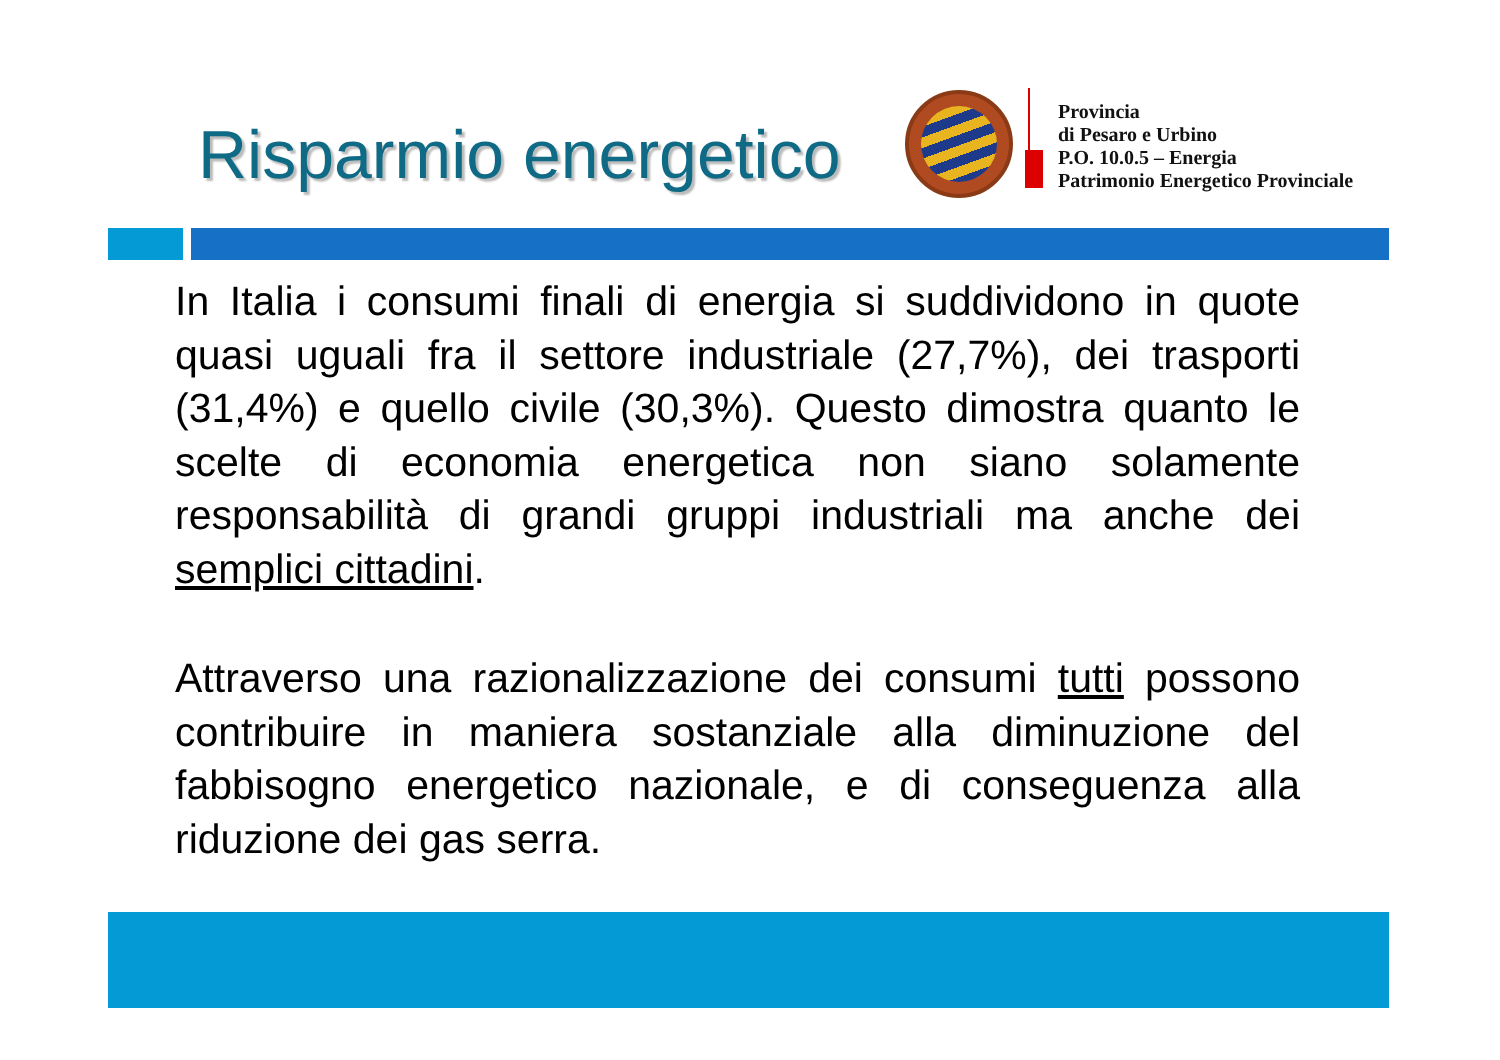Risparmio energetico
Provincia
di Pesaro e Urbino
P.O. 10.0.5 – Energia
Patrimonio Energetico Provinciale
In Italia i consumi finali di energia si suddividono in quote quasi uguali fra il settore industriale (27,7%), dei trasporti (31,4%) e quello civile (30,3%). Questo dimostra quanto le scelte di economia energetica non siano solamente responsabilità di grandi gruppi industriali ma anche dei semplici cittadini.
Attraverso una razionalizzazione dei consumi tutti possono contribuire in maniera sostanziale alla diminuzione del fabbisogno energetico nazionale, e di conseguenza alla riduzione dei gas serra.